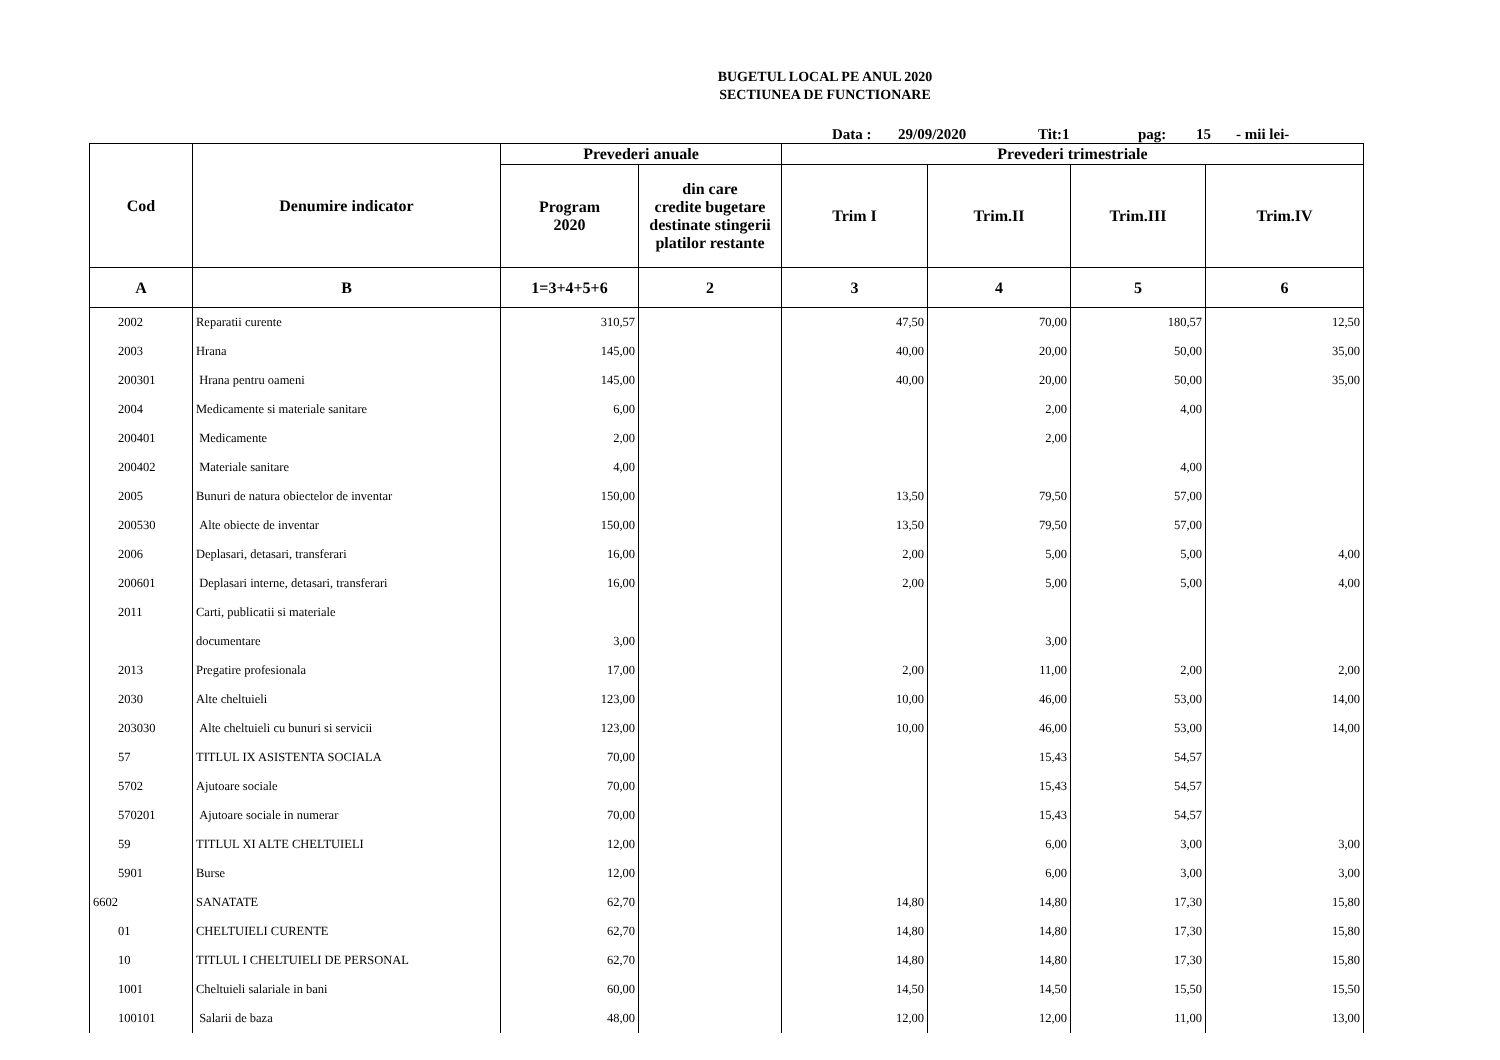BUGETUL LOCAL PE ANUL 2020
SECTIUNEA DE FUNCTIONARE
Data : 29/09/2020 Tit:1 pag: 15 - mii lei-
| Cod | Denumire indicator | Prevederi anuale | | Prevederi trimestriale | | | |
| --- | --- | --- | --- | --- | --- | --- | --- |
| | | Program 2020 | din care credite bugetare destinate stingerii platilor restante | Trim I | Trim.II | Trim.III | Trim.IV |
| A | B | 1=3+4+5+6 | 2 | 3 | 4 | 5 | 6 |
| 2002 | Reparatii curente | 310,57 | | 47,50 | 70,00 | 180,57 | 12,50 |
| 2003 | Hrana | 145,00 | | 40,00 | 20,00 | 50,00 | 35,00 |
| 200301 | Hrana pentru oameni | 145,00 | | 40,00 | 20,00 | 50,00 | 35,00 |
| 2004 | Medicamente si materiale sanitare | 6,00 | | | 2,00 | 4,00 | |
| 200401 | Medicamente | 2,00 | | | 2,00 | | |
| 200402 | Materiale sanitare | 4,00 | | | | 4,00 | |
| 2005 | Bunuri de natura obiectelor de inventar | 150,00 | | 13,50 | 79,50 | 57,00 | |
| 200530 | Alte obiecte de inventar | 150,00 | | 13,50 | 79,50 | 57,00 | |
| 2006 | Deplasari, detasari, transferari | 16,00 | | 2,00 | 5,00 | 5,00 | 4,00 |
| 200601 | Deplasari interne, detasari, transferari | 16,00 | | 2,00 | 5,00 | 5,00 | 4,00 |
| 2011 | Carti, publicatii si materiale | | | | | | |
| | documentare | 3,00 | | | 3,00 | | |
| 2013 | Pregatire profesionala | 17,00 | | 2,00 | 11,00 | 2,00 | 2,00 |
| 2030 | Alte cheltuieli | 123,00 | | 10,00 | 46,00 | 53,00 | 14,00 |
| 203030 | Alte cheltuieli cu bunuri si servicii | 123,00 | | 10,00 | 46,00 | 53,00 | 14,00 |
| 57 | TITLUL IX ASISTENTA SOCIALA | 70,00 | | | 15,43 | 54,57 | |
| 5702 | Ajutoare sociale | 70,00 | | | 15,43 | 54,57 | |
| 570201 | Ajutoare sociale in numerar | 70,00 | | | 15,43 | 54,57 | |
| 59 | TITLUL XI ALTE CHELTUIELI | 12,00 | | | 6,00 | 3,00 | 3,00 |
| 5901 | Burse | 12,00 | | | 6,00 | 3,00 | 3,00 |
| 6602 | SANATATE | 62,70 | | 14,80 | 14,80 | 17,30 | 15,80 |
| 01 | CHELTUIELI CURENTE | 62,70 | | 14,80 | 14,80 | 17,30 | 15,80 |
| 10 | TITLUL I CHELTUIELI DE PERSONAL | 62,70 | | 14,80 | 14,80 | 17,30 | 15,80 |
| 1001 | Cheltuieli salariale in bani | 60,00 | | 14,50 | 14,50 | 15,50 | 15,50 |
| 100101 | Salarii de baza | 48,00 | | 12,00 | 12,00 | 11,00 | 13,00 |